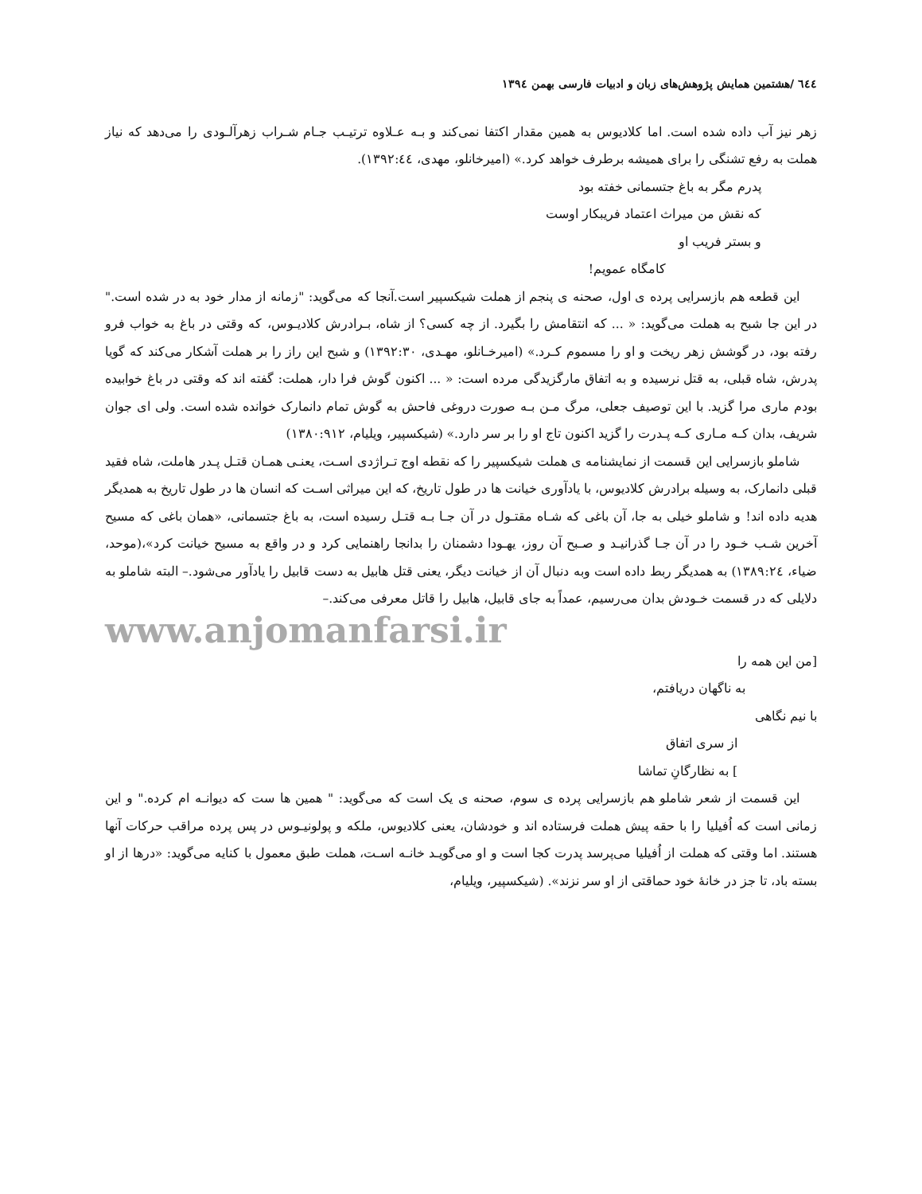٦٤٤ /هشتمین همایش پژوهش‌های زبان و ادبیات فارسی بهمن ١٣٩٤
زهر نیز آب داده شده است. اما کلادیوس به همین مقدار اکتفا نمی‌کند و بـه عـلاوه ترتیـب جـام شـراب زهرآلـودی را می‌دهد که نیاز هملت به رفع تشنگی را برای همیشه برطرف خواهد کرد.» (امیرخانلو، مهدی، ١٣٩٢:٤٤).
پدرم مگر به باغ جتسمانی خفته بود
که نقش من میراث اعتماد فریبکار اوست
و بستر فریب او
کامگاه عمویم!
این قطعه هم بازسرایی پرده ی اول، صحنه ی پنجم از هملت شیکسپیر است.آنجا که می‌گوید: "زمانه از مدار خود به در شده است." در این جا شبح به هملت می‌گوید: « ... که انتقامش را بگیرد. از چه کسی؟ از شاه، بـرادرش کلادیـوس، که وقتی در باغ به خواب فرو رفته بود، در گوشش زهر ریخت و او را مسموم کـرد.» (امیرخـانلو، مهـدی، ١٣٩٢:٣٠) و شبح این راز را بر هملت آشکار می‌کند که گویا پدرش، شاه قبلی، به قتل نرسیده و به اتفاق مارگزیدگی مرده است: « ... اکنون گوش فرا دار، هملت: گفته اند که وقتی در باغ خوابیده بودم ماری مرا گزید. با این توصیف جعلی، مرگ مـن بـه صورت دروغی فاحش به گوش تمام دانمارک خوانده شده است. ولی ای جوان شریف، بدان کـه مـاری کـه پـدرت را گزید اکنون تاج او را بر سر دارد.» (شیکسپیر، ویلیام، ١٣٨٠:٩١٢)
شاملو بازسرایی این قسمت از نمایشنامه ی هملت شیکسپیر را که نقطه اوج تـراژدی اسـت، یعنـی همـان قتـل پـدر هاملت، شاه فقید قبلی دانمارک، به وسیله برادرش کلادیوس، با یادآوری خیانت ها در طول تاریخ، که این میراثی اسـت که انسان ها در طول تاریخ به همدیگر هدیه داده اند! و شاملو خیلی به جا، آن باغی که شـاه مقتـول در آن جـا بـه قتـل رسیده است، به باغ جتسمانی، «همان باغی که مسیح آخرین شـب خـود را در آن جـا گذرانیـد و صـبح آن روز، یهـودا دشمنان را بدانجا راهنمایی کرد و در واقع به مسیح خیانت کرد»،(موحد، ضیاء، ١٣٨٩:٢٤) به همدیگر ربط داده است وبه دنبال آن از خیانت دیگر، یعنی قتل هابیل به دست قابیل را یادآور می‌شود.– البته شاملو به دلایلی که در قسمت خـودش بدان می‌رسیم، عمداً به جای قابیل، هابیل را قاتل معرفی می‌کند.–
www.anjomanfarsi.ir
[من این همه را
به ناگهان دریافتم،
با نیم نگاهی
از سری اتفاق
] به نظارگانِ تماشا
این قسمت از شعر شاملو هم بازسرایی پرده ی سوم، صحنه ی یک است که می‌گوید: " همین ها ست که دیوانـه ام کرده." و این زمانی است که اُفیلیا را با حقه پیش هملت فرستاده اند و خودشان، یعنی کلادیوس، ملکه و پولونیـوس در پس پرده مراقب حرکات آنها هستند. اما وقتی که هملت از اُفیلیا می‌پرسد پدرت کجا است و او می‌گویـد خانـه اسـت، هملت طبق معمول با کنایه می‌گوید: «درها از او بسته باد، تا جز در خانۀ خود حماقتی از او سر نزند». (شیکسپیر، ویلیام،